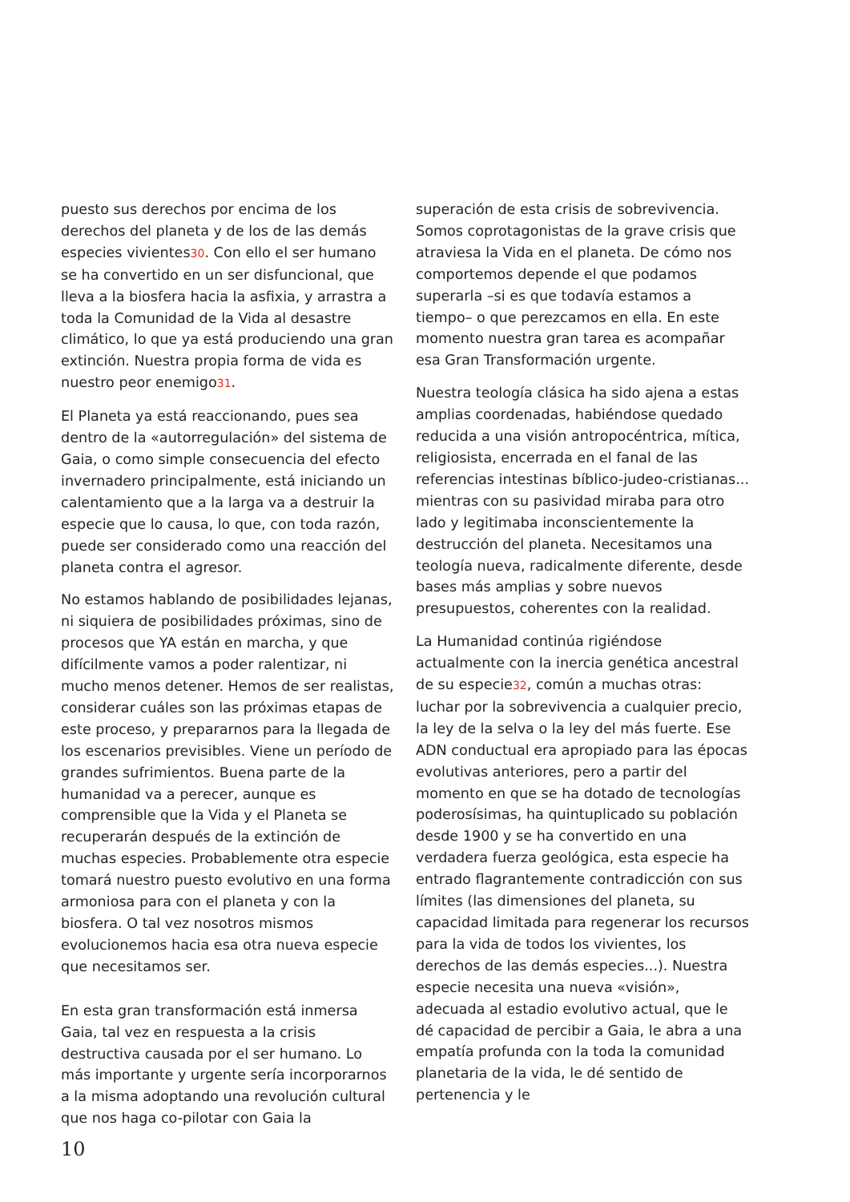puesto sus derechos por encima de los derechos del planeta y de los de las demás especies vivientes30. Con ello el ser humano se ha convertido en un ser disfuncional, que lleva a la biosfera hacia la asfixia, y arrastra a toda la Comunidad de la Vida al desastre climático, lo que ya está produciendo una gran extinción. Nuestra propia forma de vida es nuestro peor enemigo31.
El Planeta ya está reaccionando, pues sea dentro de la «autorregulación» del sistema de Gaia, o como simple consecuencia del efecto invernadero principalmente, está iniciando un calentamiento que a la larga va a destruir la especie que lo causa, lo que, con toda razón, puede ser considerado como una reacción del planeta contra el agresor.
No estamos hablando de posibilidades lejanas, ni siquiera de posibilidades próximas, sino de procesos que YA están en marcha, y que difícilmente vamos a poder ralentizar, ni mucho menos detener. Hemos de ser realistas, considerar cuáles son las próximas etapas de este proceso, y prepararnos para la llegada de los escenarios previsibles. Viene un período de grandes sufrimientos. Buena parte de la humanidad va a perecer, aunque es comprensible que la Vida y el Planeta se recuperarán después de la extinción de muchas especies. Probablemente otra especie tomará nuestro puesto evolutivo en una forma armoniosa para con el planeta y con la biosfera. O tal vez nosotros mismos evolucionemos hacia esa otra nueva especie que necesitamos ser.
En esta gran transformación está inmersa Gaia, tal vez en respuesta a la crisis destructiva causada por el ser humano. Lo más importante y urgente sería incorporarnos a la misma adoptando una revolución cultural que nos haga co-pilotar con Gaia la
superación de esta crisis de sobrevivencia. Somos coprotagonistas de la grave crisis que atraviesa la Vida en el planeta. De cómo nos comportemos depende el que podamos superarla –si es que todavía estamos a tiempo– o que perezcamos en ella. En este momento nuestra gran tarea es acompañar esa Gran Transformación urgente.
Nuestra teología clásica ha sido ajena a estas amplias coordenadas, habiéndose quedado reducida a una visión antropocéntrica, mítica, religiosista, encerrada en el fanal de las referencias intestinas bíblico-judeo-cristianas... mientras con su pasividad miraba para otro lado y legitimaba inconscientemente la destrucción del planeta. Necesitamos una teología nueva, radicalmente diferente, desde bases más amplias y sobre nuevos presupuestos, coherentes con la realidad.
La Humanidad continúa rigiéndose actualmente con la inercia genética ancestral de su especie32, común a muchas otras: luchar por la sobrevivencia a cualquier precio, la ley de la selva o la ley del más fuerte. Ese ADN conductual era apropiado para las épocas evolutivas anteriores, pero a partir del momento en que se ha dotado de tecnologías poderosísimas, ha quintuplicado su población desde 1900 y se ha convertido en una verdadera fuerza geológica, esta especie ha entrado flagrantemente contradicción con sus límites (las dimensiones del planeta, su capacidad limitada para regenerar los recursos para la vida de todos los vivientes, los derechos de las demás especies...). Nuestra especie necesita una nueva «visión», adecuada al estadio evolutivo actual, que le dé capacidad de percibir a Gaia, le abra a una empatía profunda con la toda la comunidad planetaria de la vida, le dé sentido de pertenencia y le
10